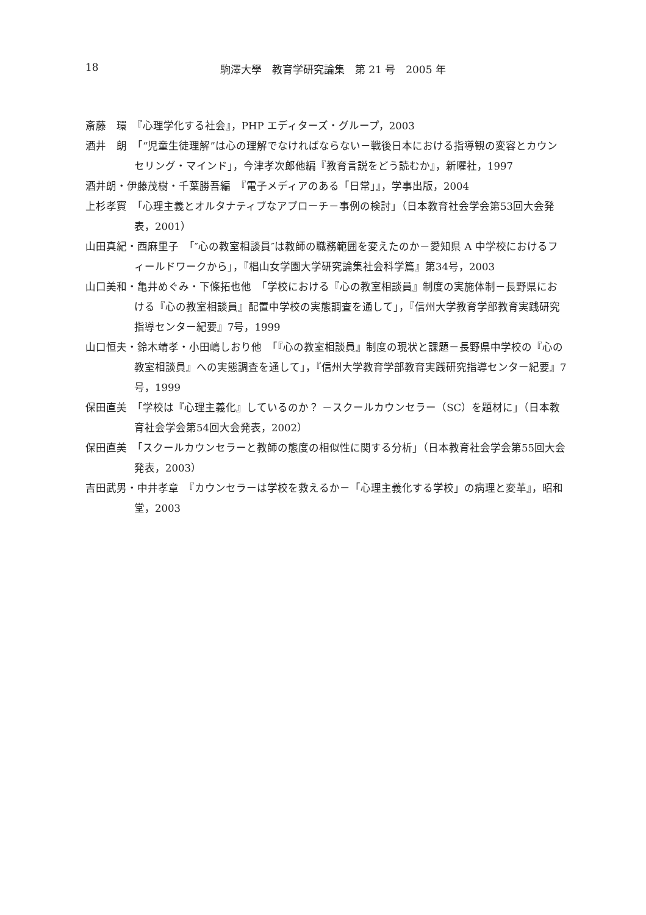18
駒澤大學　教育学研究論集　第 21 号　2005 年
斎藤　環　『心理学化する社会』，PHP エディターズ・グループ，2003
酒井　朗　「“児童生徒理解”は心の理解でなければならない－戦後日本における指導観の変容とカウンセリング・マインド」，今津孝次郎他編『教育言説をどう読むか』，新曜社，1997
酒井朗・伊藤茂樹・千葉勝吾編　『電子メディアのある「日常」』，学事出版，2004
上杉孝實　「心理主義とオルタナティブなアプローチ－事例の検討」（日本教育社会学会第53回大会発表，2001）
山田真紀・西麻里子　「″心の教室相談員″は教師の職務範囲を変えたのか－愛知県 A 中学校におけるフィールドワークから」，『椙山女学園大学研究論集社会科学篇』第34号，2003
山口美和・亀井めぐみ・下條拓也他　「学校における『心の教室相談員』制度の実施体制－長野県における『心の教室相談員』配置中学校の実態調査を通して」，『信州大学教育学部教育実践研究指導センター紀要』7号，1999
山口恒夫・鈴木靖孝・小田嶋しおり他　「『心の教室相談員』制度の現状と課題－長野県中学校の『心の教室相談員』への実態調査を通して」，『信州大学教育学部教育実践研究指導センター紀要』7号，1999
保田直美　「学校は『心理主義化』しているのか？ －スクールカウンセラー（SC）を題材に」（日本教育社会学会第54回大会発表，2002）
保田直美　「スクールカウンセラーと教師の態度の相似性に関する分析」（日本教育社会学会第55回大会発表，2003）
吉田武男・中井孝章　『カウンセラーは学校を救えるか－「心理主義化する学校」の病理と変革』，昭和堂，2003